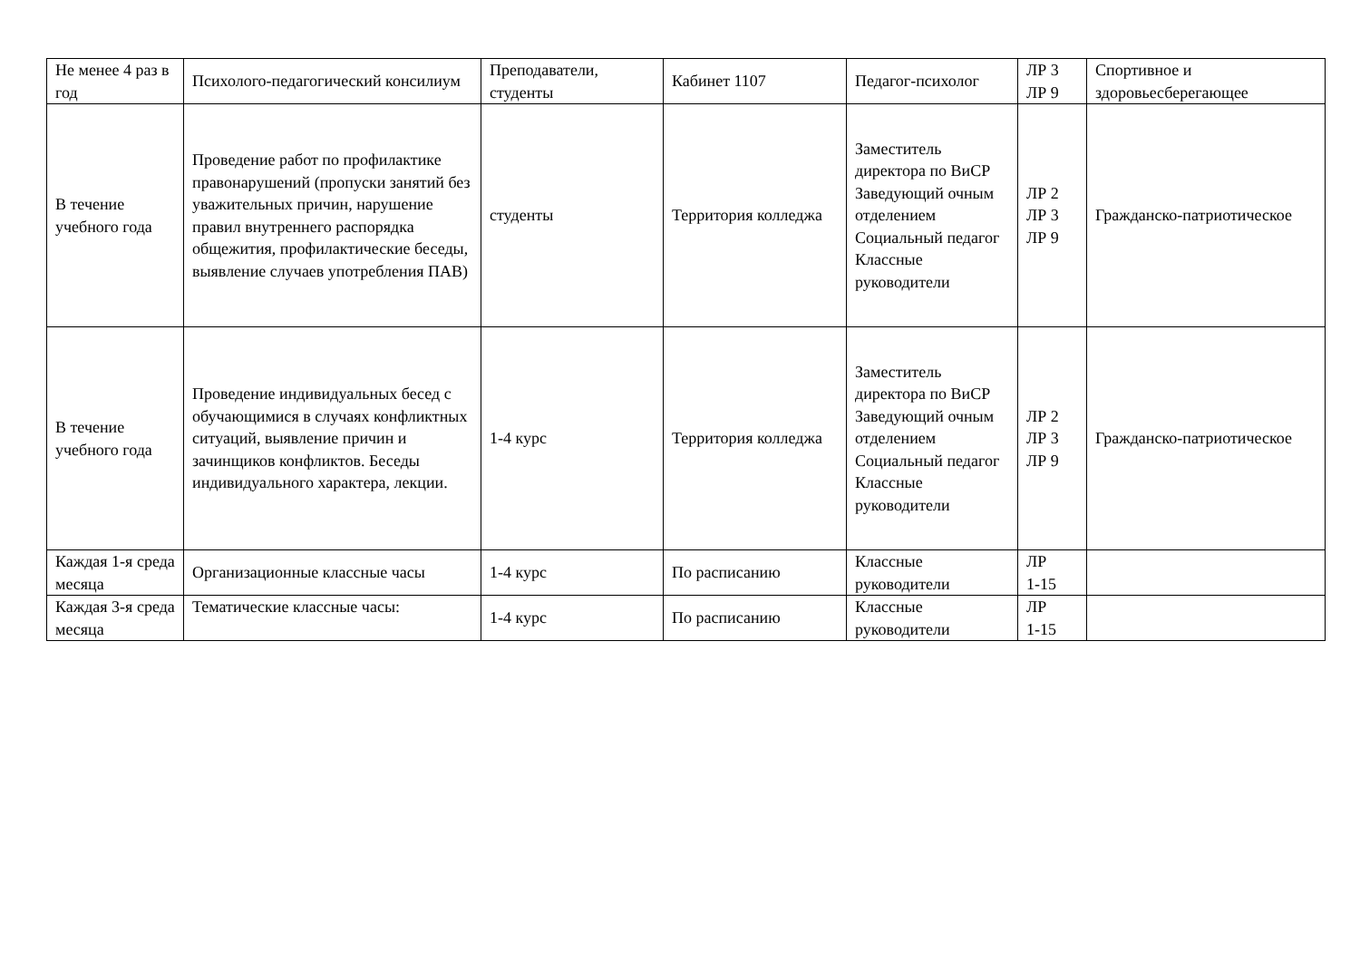| Не менее 4 раз в год | Психолого-педагогический консилиум | Преподаватели, студенты | Кабинет 1107 | Педагог-психолог | ЛР 3 ЛР 9 | Спортивное и здоровьесберегающее |
| В течение учебного года | Проведение работ по профилактике правонарушений (пропуски занятий без уважительных причин, нарушение правил внутреннего распорядка общежития, профилактические беседы, выявление случаев употребления ПАВ) | студенты | Территория колледжа | Заместитель директора по ВиСР Заведующий очным отделением Социальный педагог Классные руководители | ЛР 2 ЛР 3 ЛР 9 | Гражданско-патриотическое |
| В течение учебного года | Проведение индивидуальных бесед с обучающимися в случаях конфликтных ситуаций, выявление причин и зачинщиков конфликтов. Беседы индивидуального характера, лекции. | 1-4 курс | Территория колледжа | Заместитель директора по ВиСР Заведующий очным отделением Социальный педагог Классные руководители | ЛР 2 ЛР 3 ЛР 9 | Гражданско-патриотическое |
| Каждая 1-я среда месяца | Организационные классные часы | 1-4 курс | По расписанию | Классные руководители | ЛР 1-15 | |
| Каждая 3-я среда месяца | Тематические классные часы: | 1-4 курс | По расписанию | Классные руководители | ЛР 1-15 | |